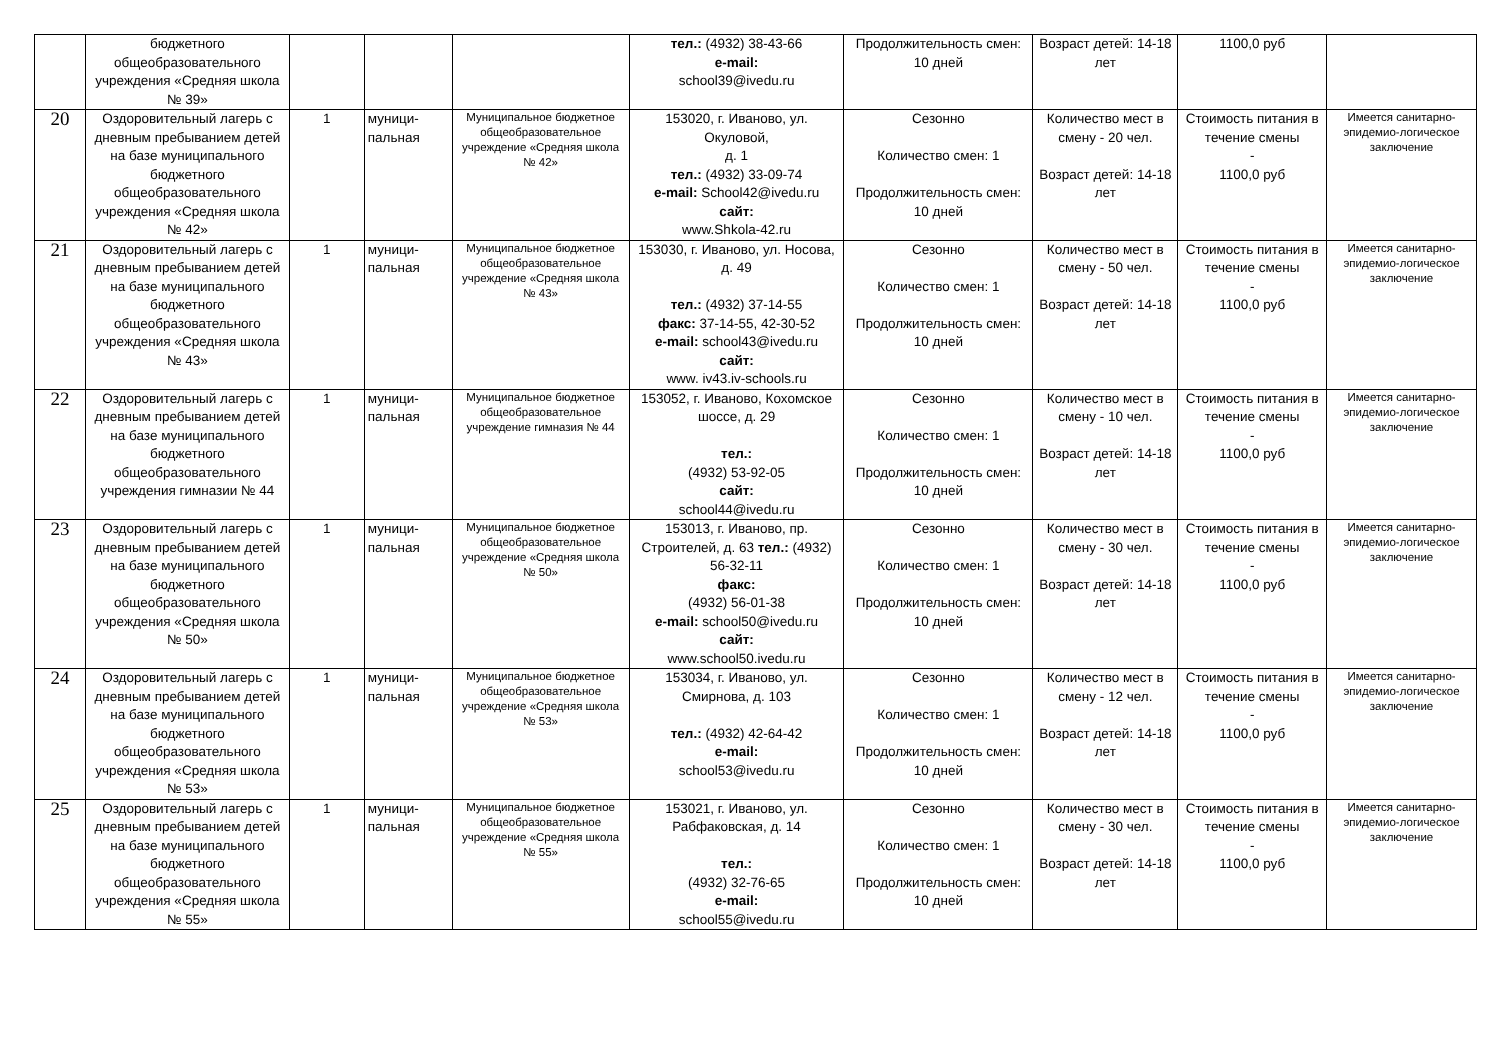| | бюджетного общеобразовательного учреждения «Средняя школа № 39» | | | | тел.: (4932) 38-43-66 e-mail: school39@ivedu.ru | Продолжительность смен: 10 дней | Возраст детей: 14-18 лет | 1100,0 руб | |
| 20 | Оздоровительный лагерь с дневным пребыванием детей на базе муниципального бюджетного общеобразовательного учреждения «Средняя школа № 42» | 1 | муници- пальная | Муниципальное бюджетное общеобразовательное учреждение «Средняя школа № 42» | 153020, г. Иваново, ул. Окуловой, д. 1 тел.: (4932) 33-09-74 e-mail: School42@ivedu.ru сайт: www.Shkola-42.ru | Сезонно Количество смен: 1 Продолжительность смен: 10 дней | Количество мест в смену - 20 чел. Возраст детей: 14-18 лет | Стоимость питания в течение смены - 1100,0 руб | Имеется санитарно-эпидемио-логическое заключение |
| 21 | Оздоровительный лагерь с дневным пребыванием детей на базе муниципального бюджетного общеобразовательного учреждения «Средняя школа № 43» | 1 | муници- пальная | Муниципальное бюджетное общеобразовательное учреждение «Средняя школа № 43» | 153030, г. Иваново, ул. Носова, д. 49 тел.: (4932) 37-14-55 факс: 37-14-55, 42-30-52 e-mail: school43@ivedu.ru сайт: www. iv43.iv-schools.ru | Сезонно Количество смен: 1 Продолжительность смен: 10 дней | Количество мест в смену - 50 чел. Возраст детей: 14-18 лет | Стоимость питания в течение смены - 1100,0 руб | Имеется санитарно-эпидемио-логическое заключение |
| 22 | Оздоровительный лагерь с дневным пребыванием детей на базе муниципального бюджетного общеобразовательного учреждения гимназии № 44 | 1 | муници- пальная | Муниципальное бюджетное общеобразовательное учреждение гимназия № 44 | 153052, г. Иваново, Кохомское шоссе, д. 29 тел.: (4932) 53-92-05 сайт: school44@ivedu.ru | Сезонно Количество смен: 1 Продолжительность смен: 10 дней | Количество мест в смену - 10 чел. Возраст детей: 14-18 лет | Стоимость питания в течение смены - 1100,0 руб | Имеется санитарно-эпидемио-логическое заключение |
| 23 | Оздоровительный лагерь с дневным пребыванием детей на базе муниципального бюджетного общеобразовательного учреждения «Средняя школа № 50» | 1 | муници- пальная | Муниципальное бюджетное общеобразовательное учреждение «Средняя школа № 50» | 153013, г. Иваново, пр. Строителей, д. 63 тел.: (4932) 56-32-11 факс: (4932) 56-01-38 e-mail: school50@ivedu.ru сайт: www.school50.ivedu.ru | Сезонно Количество смен: 1 Продолжительность смен: 10 дней | Количество мест в смену - 30 чел. Возраст детей: 14-18 лет | Стоимость питания в течение смены - 1100,0 руб | Имеется санитарно-эпидемио-логическое заключение |
| 24 | Оздоровительный лагерь с дневным пребыванием детей на базе муниципального бюджетного общеобразовательного учреждения «Средняя школа № 53» | 1 | муници- пальная | Муниципальное бюджетное общеобразовательное учреждение «Средняя школа № 53» | 153034, г. Иваново, ул. Смирнова, д. 103 тел.: (4932) 42-64-42 e-mail: school53@ivedu.ru | Сезонно Количество смен: 1 Продолжительность смен: 10 дней | Количество мест в смену - 12 чел. Возраст детей: 14-18 лет | Стоимость питания в течение смены - 1100,0 руб | Имеется санитарно-эпидемио-логическое заключение |
| 25 | Оздоровительный лагерь с дневным пребыванием детей на базе муниципального бюджетного общеобразовательного учреждения «Средняя школа № 55» | 1 | муници- пальная | Муниципальное бюджетное общеобразовательное учреждение «Средняя школа № 55» | 153021, г. Иваново, ул. Рабфаковская, д. 14 тел.: (4932) 32-76-65 e-mail: school55@ivedu.ru | Сезонно Количество смен: 1 Продолжительность смен: 10 дней | Количество мест в смену - 30 чел. Возраст детей: 14-18 лет | Стоимость питания в течение смены - 1100,0 руб | Имеется санитарно-эпидемио-логическое заключение |